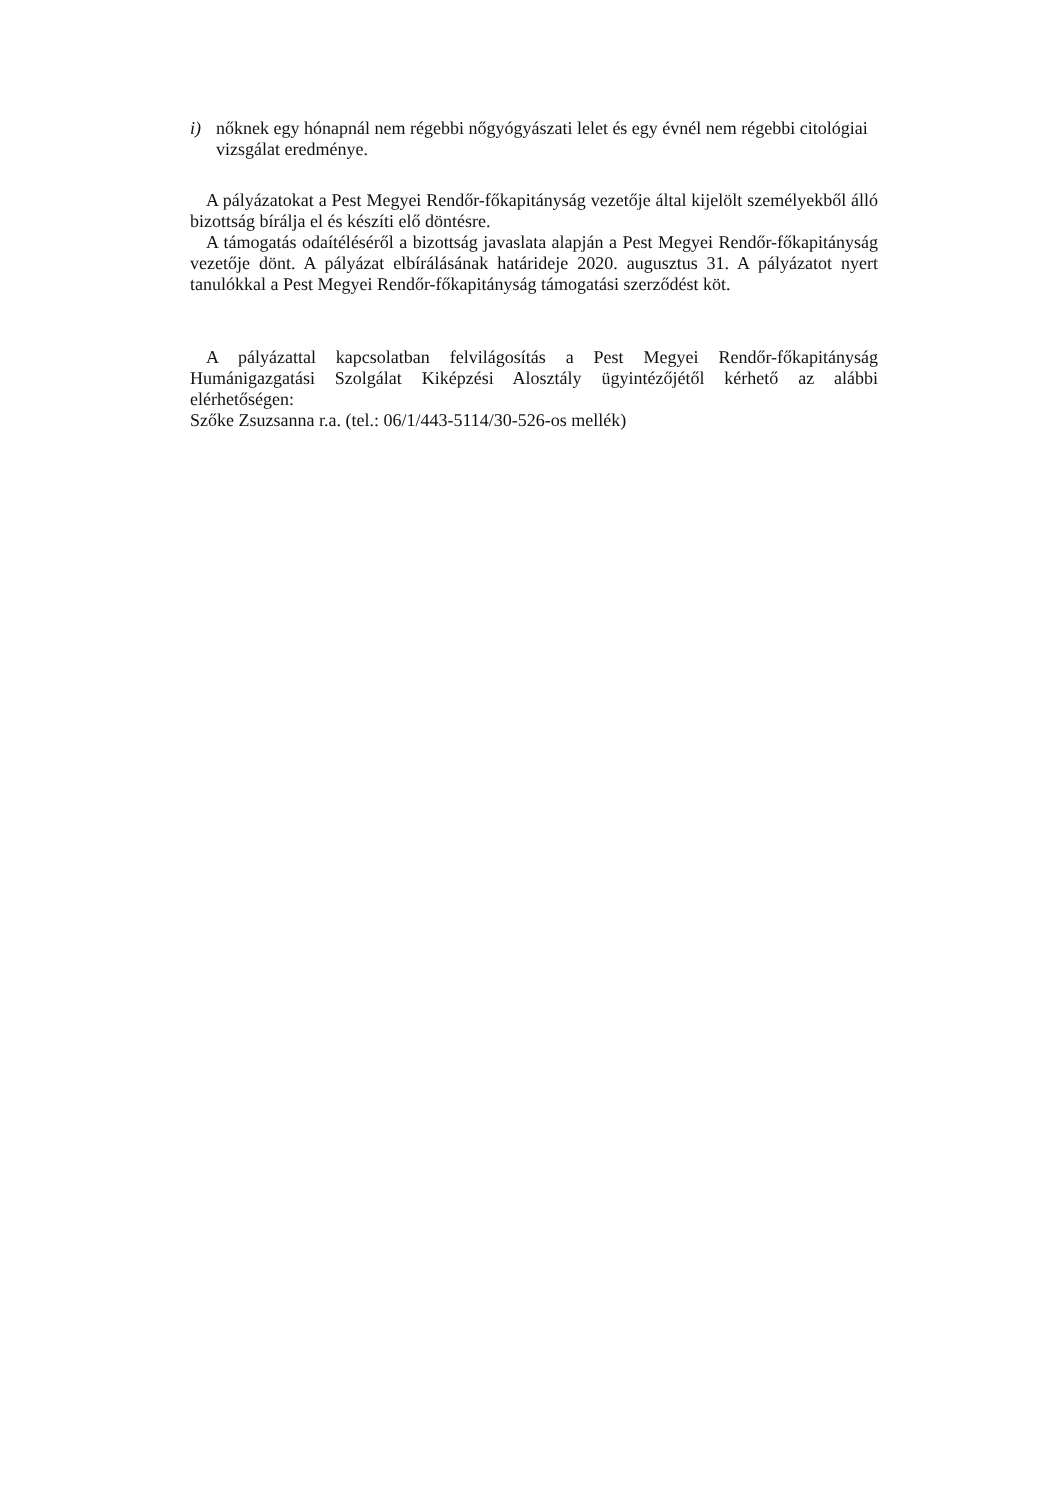i) nőknek egy hónapnál nem régebbi nőgyógyászati lelet és egy évnél nem régebbi citológiai vizsgálat eredménye.
A pályázatokat a Pest Megyei Rendőr-főkapitányság vezetője által kijelölt személyekből álló bizottság bírálja el és készíti elő döntésre.
A támogatás odaítéléséről a bizottság javaslata alapján a Pest Megyei Rendőr-főkapitányság vezetője dönt. A pályázat elbírálásának határideje 2020. augusztus 31. A pályázatot nyert tanulókkal a Pest Megyei Rendőr-főkapitányság támogatási szerződést köt.
A pályázattal kapcsolatban felvilágosítás a Pest Megyei Rendőr-főkapitányság Humánigazgatási Szolgálat Kiképzési Alosztály ügyintézőjétől kérhető az alábbi elérhetőségen:
Szőke Zsuzsanna r.a. (tel.: 06/1/443-5114/30-526-os mellék)